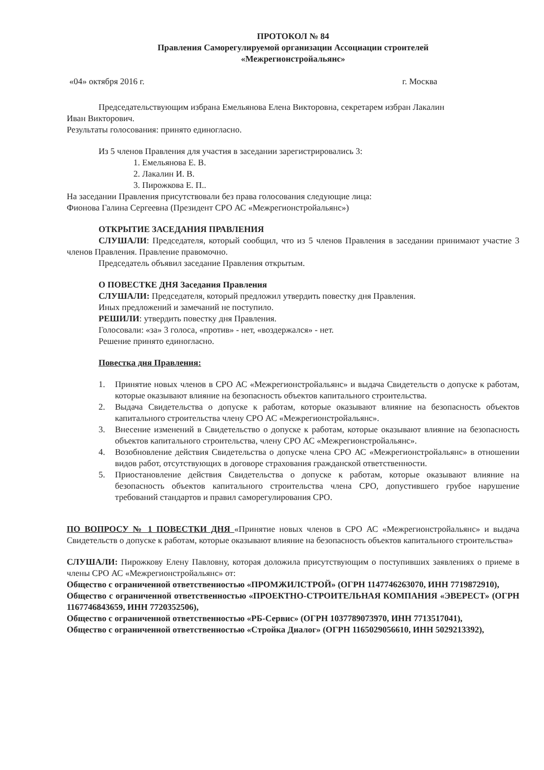ПРОТОКОЛ № 84
Правления Саморегулируемой организации Ассоциации строителей
«Межрегионстройальянс»
«04» октября 2016 г. г. Москва
Председательствующим избрана Емельянова Елена Викторовна, секретарем избран Лакалин
Иван Викторович.
Результаты голосования: принято единогласно.
Из 5 членов Правления для участия в заседании зарегистрировались 3:
1. Емельянова Е. В.
2. Лакалин И. В.
3. Пирожкова Е. П..
На заседании Правления присутствовали без права голосования следующие лица:
Фионова Галина Сергеевна (Президент СРО АС «Межрегионстройальянс»)
ОТКРЫТИЕ ЗАСЕДАНИЯ ПРАВЛЕНИЯ
СЛУШАЛИ: Председателя, который сообщил, что из 5 членов Правления в заседании принимают участие 3 членов Правления. Правление правомочно.
Председатель объявил заседание Правления открытым.
О ПОВЕСТКЕ ДНЯ Заседания Правления
СЛУШАЛИ: Председателя, который предложил утвердить повестку дня Правления.
Иных предложений и замечаний не поступило.
РЕШИЛИ: утвердить повестку дня Правления.
Голосовали: «за» 3 голоса, «против» - нет, «воздержался» - нет.
Решение принято единогласно.
Повестка дня Правления:
1. Принятие новых членов в СРО АС «Межрегионстройальянс» и выдача Свидетельств о допуске к работам, которые оказывают влияние на безопасность объектов капитального строительства.
2. Выдача Свидетельства о допуске к работам, которые оказывают влияние на безопасность объектов капитального строительства члену СРО АС «Межрегионстройальянс».
3. Внесение изменений в Свидетельство о допуске к работам, которые оказывают влияние на безопасность объектов капитального строительства, члену СРО АС «Межрегионстройальянс».
4. Возобновление действия Свидетельства о допуске члена СРО АС «Межрегионстройальянс» в отношении видов работ, отсутствующих в договоре страхования гражданской ответственности.
5. Приостановление действия Свидетельства о допуске к работам, которые оказывают влияние на безопасность объектов капитального строительства члена СРО, допустившего грубое нарушение требований стандартов и правил саморегулирования СРО.
ПО ВОПРОСУ № 1 ПОВЕСТКИ ДНЯ «Принятие новых членов в СРО АС «Межрегионстройальянс» и выдача Свидетельств о допуске к работам, которые оказывают влияние на безопасность объектов капитального строительства»
СЛУШАЛИ: Пирожкову Елену Павловну, которая доложила присутствующим о поступивших заявлениях о приеме в члены СРО АС «Межрегионстройальянс» от:
Общество с ограниченной ответственностью «ПРОМЖИЛСТРОЙ» (ОГРН 1147746263070, ИНН 7719872910),
Общество с ограниченной ответственностью «ПРОЕКТНО-СТРОИТЕЛЬНАЯ КОМПАНИЯ «ЭВЕРЕСТ» (ОГРН 1167746843659, ИНН 7720352506),
Общество с ограниченной ответственностью «РБ-Сервис» (ОГРН 1037789073970, ИНН 7713517041),
Общество с ограниченной ответственностью «Стройка Диалог» (ОГРН 1165029056610, ИНН 5029213392),